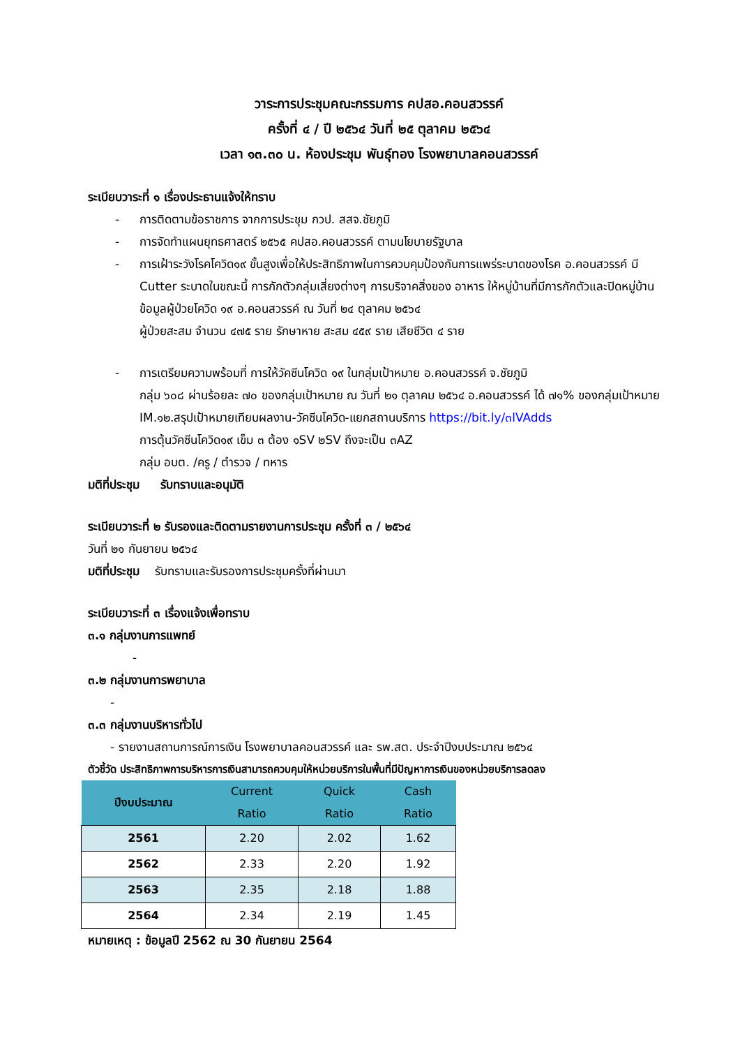วาระการประชุมคณะกรรมการ คปสอ.คอนสวรรค์
ครั้งที่ ๔ / ปี ๒๕๖๔ วันที่ ๒๕ ตุลาคม ๒๕๖๔
เวลา ๑๓.๓๐ น. ห้องประชุม พันธุ์ทอง โรงพยาบาลคอนสวรรค์
ระเบียบวาระที่ ๑ เรื่องประธานแจ้งให้ทราบ
- การติดตามข้อราชการ จากการประชุม กวป. สสจ.ชัยภูมิ
- การจัดทำแผนยุทธศาสตร์ ๒๕๖๕ คปสอ.คอนสวรรค์ ตามนโยบายรัฐบาล
- การเฝ้าระวังโรคโควิด๑๙ ขั้นสูงเพื่อให้ประสิทธิภาพในการควบคุมป้องกันการแพร่ระบาดของโรค อ.คอนสวรรค์ มี Cutter ระบาดในขณะนี้ การกักตัวกลุ่มเสี่ยงต่างๆ การบริจาคสิ่งของ อาหาร ให้หมู่บ้านที่มีการกักตัวและปิดหมู่บ้าน
ข้อมูลผู้ป่วยโควิด ๑๙ อ.คอนสวรรค์ ณ วันที่ ๒๔ ตุลาคม ๒๕๖๔
ผู้ป่วยสะสม จำนวน ๔๗๕ ราย รักษาหาย สะสม ๔๕๙ ราย เสียชีวิต ๔ ราย
- การเตรียมความพร้อมที่ การให้วัคซีนโควิด ๑๙ ในกลุ่มเป้าหมาย อ.คอนสวรรค์ จ.ชัยภูมิ
กลุ่ม ๖๐๘ ผ่านร้อยละ ๗๐ ของกลุ่มเป้าหมาย ณ วันที่ ๒๑ ตุลาคม ๒๕๖๔ อ.คอนสวรรค์ ได้ ๗๑% ของกลุ่มเป้าหมาย
IM.๑๒.สรุปเป้าหมายเทียบผลงาน-วัคซีนโควิด-แยกสถานบริการ https://bit.ly/๓lVAdds
การตุ้นวัคซีนโควิด๑๙ เข็ม ๓ ต้อง ๑SV ๒SV ถึงจะเป็น ๓AZ
กลุ่ม อบต. /ครู / ตำรวจ / ทหาร
มติที่ประชุม รับทราบและอนุมัติ
ระเบียบวาระที่ ๒ รับรองและติดตามรายงานการประชุม ครั้งที่ ๓ / ๒๕๖๔
วันที่ ๒๑ กันยายน ๒๕๖๔
มติที่ประชุม รับทราบและรับรองการประชุมครั้งที่ผ่านมา
ระเบียบวาระที่ ๓ เรื่องแจ้งเพื่อทราบ
๓.๑ กลุ่มงานการแพทย์
-
๓.๒ กลุ่มงานการพยาบาล
-
๓.๓ กลุ่มงานบริหารทั่วไป
- รายงานสถานการณ์การเงิน โรงพยาบาลคอนสวรรค์ และ รพ.สต. ประจำปีงบประมาณ ๒๕๖๔
ตัวชี้วัด ประสิทธิภาพการบริหารการเงินสามารถควบคุมให้หน่วยบริการในพื้นที่มีปัญหาการเงินของหน่วยบริการลดลง
| ปีงบประมาณ | Current Ratio | Quick Ratio | Cash Ratio |
| --- | --- | --- | --- |
| 2561 | 2.20 | 2.02 | 1.62 |
| 2562 | 2.33 | 2.20 | 1.92 |
| 2563 | 2.35 | 2.18 | 1.88 |
| 2564 | 2.34 | 2.19 | 1.45 |
หมายเหตุ : ข้อมูลปี 2562 ณ 30 กันยายน 2564